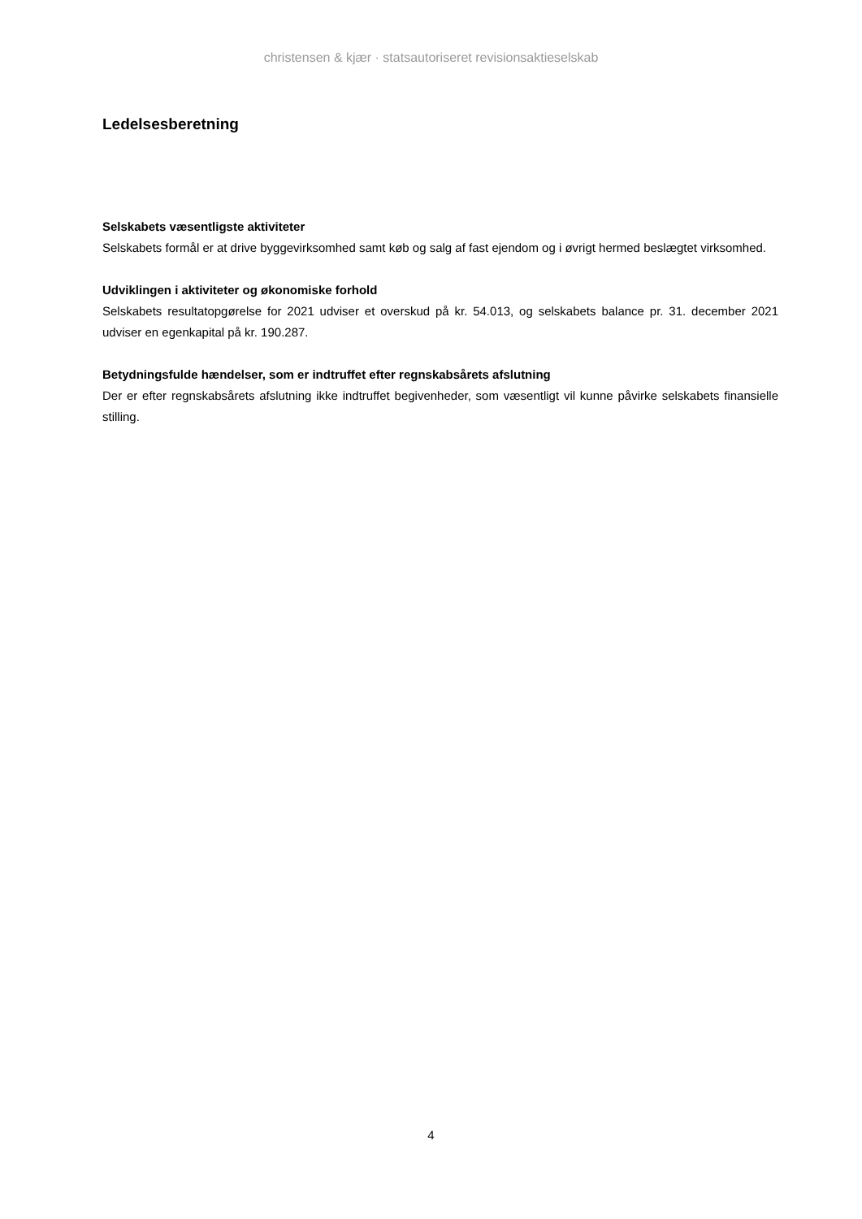christensen & kjær · statsautoriseret revisionsaktieselskab
Ledelsesberetning
Selskabets væsentligste aktiviteter
Selskabets formål er at drive byggevirksomhed samt køb og salg af fast ejendom og i øvrigt hermed beslægtet virksomhed.
Udviklingen i aktiviteter og økonomiske forhold
Selskabets resultatopgørelse for 2021 udviser et overskud på kr. 54.013, og selskabets balance pr. 31. december 2021 udviser en egenkapital på kr. 190.287.
Betydningsfulde hændelser, som er indtruffet efter regnskabsårets afslutning
Der er efter regnskabsårets afslutning ikke indtruffet begivenheder, som væsentligt vil kunne påvirke selskabets finansielle stilling.
4